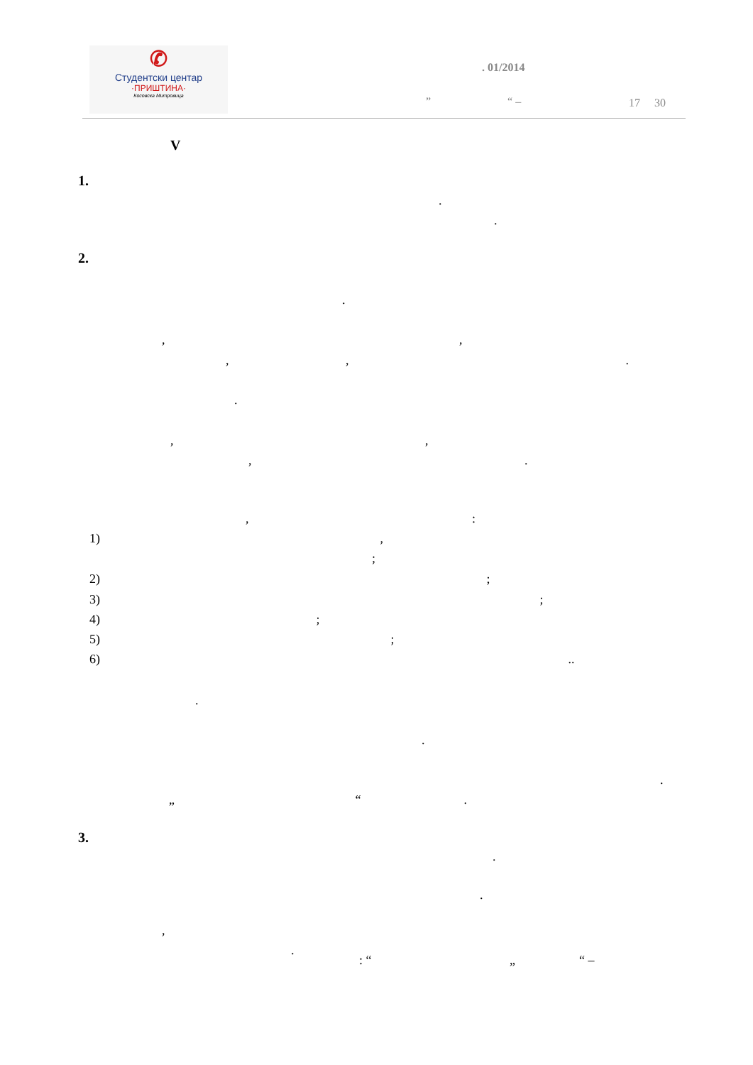✆
Студентски центар
·ПРИШТИНА·
Косовска Митровица
. 01/2014
” “ –
17 30
V
1.
.
.
2.
.
, ,
, ,.
.
, ,
, .
, :
1) ,
;
2) ;
3) ;
4) ;
5) ;
6) ..
.
.
.
„ “.
3.
.
.
,
.
: “ „ “ –